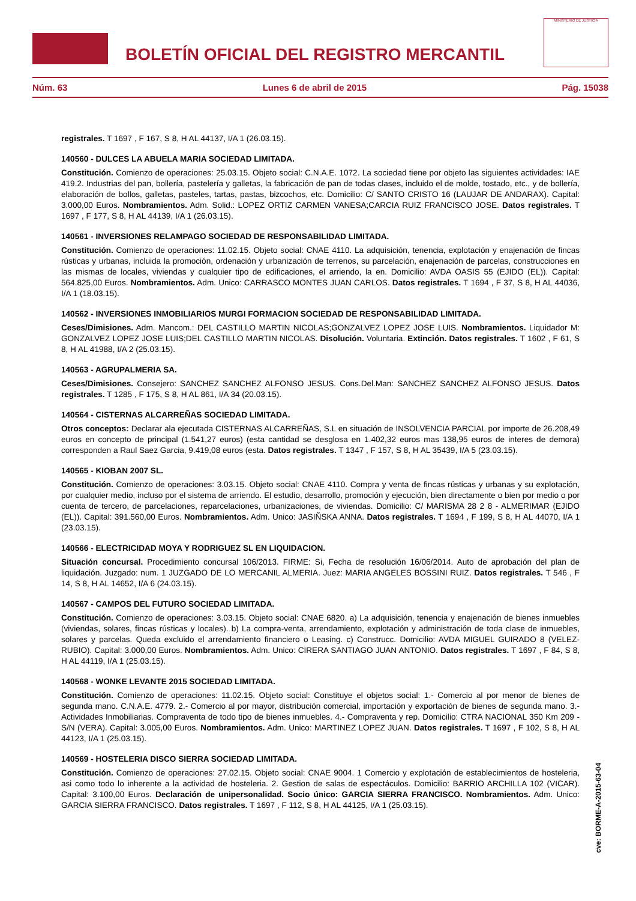BOLETÍN OFICIAL DEL REGISTRO MERCANTIL
MINISTERIO DE JUSTICIA
Núm. 63 Lunes 6 de abril de 2015 Pág. 15038
registrales. T 1697 , F 167, S 8, H AL 44137, I/A 1 (26.03.15).
140560 - DULCES LA ABUELA MARIA SOCIEDAD LIMITADA.
Constitución. Comienzo de operaciones: 25.03.15. Objeto social: C.N.A.E. 1072. La sociedad tiene por objeto las siguientes actividades: IAE 419.2. Industrias del pan, bollería, pastelería y galletas, la fabricación de pan de todas clases, incluido el de molde, tostado, etc., y de bollería, elaboración de bollos, galletas, pasteles, tartas, pastas, bizcochos, etc. Domicilio: C/ SANTO CRISTO 16 (LAUJAR DE ANDARAX). Capital: 3.000,00 Euros. Nombramientos. Adm. Solid.: LOPEZ ORTIZ CARMEN VANESA;CARCIA RUIZ FRANCISCO JOSE. Datos registrales. T 1697 , F 177, S 8, H AL 44139, I/A 1 (26.03.15).
140561 - INVERSIONES RELAMPAGO SOCIEDAD DE RESPONSABILIDAD LIMITADA.
Constitución. Comienzo de operaciones: 11.02.15. Objeto social: CNAE 4110. La adquisición, tenencia, explotación y enajenación de fincas rústicas y urbanas, incluida la promoción, ordenación y urbanización de terrenos, su parcelación, enajenación de parcelas, construcciones en las mismas de locales, viviendas y cualquier tipo de edificaciones, el arriendo, la en. Domicilio: AVDA OASIS 55 (EJIDO (EL)). Capital: 564.825,00 Euros. Nombramientos. Adm. Unico: CARRASCO MONTES JUAN CARLOS. Datos registrales. T 1694 , F 37, S 8, H AL 44036, I/A 1 (18.03.15).
140562 - INVERSIONES INMOBILIARIOS MURGI FORMACION SOCIEDAD DE RESPONSABILIDAD LIMITADA.
Ceses/Dimisiones. Adm. Mancom.: DEL CASTILLO MARTIN NICOLAS;GONZALVEZ LOPEZ JOSE LUIS. Nombramientos. Liquidador M: GONZALVEZ LOPEZ JOSE LUIS;DEL CASTILLO MARTIN NICOLAS. Disolución. Voluntaria. Extinción. Datos registrales. T 1602 , F 61, S 8, H AL 41988, I/A 2 (25.03.15).
140563 - AGRUPALMERIA SA.
Ceses/Dimisiones. Consejero: SANCHEZ SANCHEZ ALFONSO JESUS. Cons.Del.Man: SANCHEZ SANCHEZ ALFONSO JESUS. Datos registrales. T 1285 , F 175, S 8, H AL 861, I/A 34 (20.03.15).
140564 - CISTERNAS ALCARREÑAS SOCIEDAD LIMITADA.
Otros conceptos: Declarar ala ejecutada CISTERNAS ALCARREÑAS, S.L en situación de INSOLVENCIA PARCIAL por importe de 26.208,49 euros en concepto de principal (1.541,27 euros) (esta cantidad se desglosa en 1.402,32 euros mas 138,95 euros de interes de demora) corresponden a Raul Saez Garcia, 9.419,08 euros (esta. Datos registrales. T 1347 , F 157, S 8, H AL 35439, I/A 5 (23.03.15).
140565 - KIOBAN 2007 SL.
Constitución. Comienzo de operaciones: 3.03.15. Objeto social: CNAE 4110. Compra y venta de fincas rústicas y urbanas y su explotación, por cualquier medio, incluso por el sistema de arriendo. El estudio, desarrollo, promoción y ejecución, bien directamente o bien por medio o por cuenta de tercero, de parcelaciones, reparcelaciones, urbanizaciones, de viviendas. Domicilio: C/ MARISMA 28 2 8 - ALMERIMAR (EJIDO (EL)). Capital: 391.560,00 Euros. Nombramientos. Adm. Unico: JASIÑSKA ANNA. Datos registrales. T 1694 , F 199, S 8, H AL 44070, I/A 1 (23.03.15).
140566 - ELECTRICIDAD MOYA Y RODRIGUEZ SL EN LIQUIDACION.
Situación concursal. Procedimiento concursal 106/2013. FIRME: Si, Fecha de resolución 16/06/2014. Auto de aprobación del plan de liquidación. Juzgado: num. 1 JUZGADO DE LO MERCANIL ALMERIA. Juez: MARIA ANGELES BOSSINI RUIZ. Datos registrales. T 546 , F 14, S 8, H AL 14652, I/A 6 (24.03.15).
140567 - CAMPOS DEL FUTURO SOCIEDAD LIMITADA.
Constitución. Comienzo de operaciones: 3.03.15. Objeto social: CNAE 6820. a) La adquisición, tenencia y enajenación de bienes inmuebles (viviendas, solares, fincas rústicas y locales). b) La compra-venta, arrendamiento, explotación y administración de toda clase de inmuebles, solares y parcelas. Queda excluido el arrendamiento financiero o Leasing. c) Construcc. Domicilio: AVDA MIGUEL GUIRADO 8 (VELEZ-RUBIO). Capital: 3.000,00 Euros. Nombramientos. Adm. Unico: CIRERA SANTIAGO JUAN ANTONIO. Datos registrales. T 1697 , F 84, S 8, H AL 44119, I/A 1 (25.03.15).
140568 - WONKE LEVANTE 2015 SOCIEDAD LIMITADA.
Constitución. Comienzo de operaciones: 11.02.15. Objeto social: Constituye el objetos social: 1.- Comercio al por menor de bienes de segunda mano. C.N.A.E. 4779. 2.- Comercio al por mayor, distribución comercial, importación y exportación de bienes de segunda mano. 3.- Actividades Inmobiliarias. Compraventa de todo tipo de bienes inmuebles. 4.- Compraventa y rep. Domicilio: CTRA NACIONAL 350 Km 209 - S/N (VERA). Capital: 3.005,00 Euros. Nombramientos. Adm. Unico: MARTINEZ LOPEZ JUAN. Datos registrales. T 1697 , F 102, S 8, H AL 44123, I/A 1 (25.03.15).
140569 - HOSTELERIA DISCO SIERRA SOCIEDAD LIMITADA.
Constitución. Comienzo de operaciones: 27.02.15. Objeto social: CNAE 9004. 1 Comercio y explotación de establecimientos de hosteleria, asi como todo lo inherente a la actividad de hosteleria. 2. Gestion de salas de espectáculos. Domicilio: BARRIO ARCHILLA 102 (VICAR). Capital: 3.100,00 Euros. Declaración de unipersonalidad. Socio único: GARCIA SIERRA FRANCISCO. Nombramientos. Adm. Unico: GARCIA SIERRA FRANCISCO. Datos registrales. T 1697 , F 112, S 8, H AL 44125, I/A 1 (25.03.15).
cve: BORME-A-2015-63-04